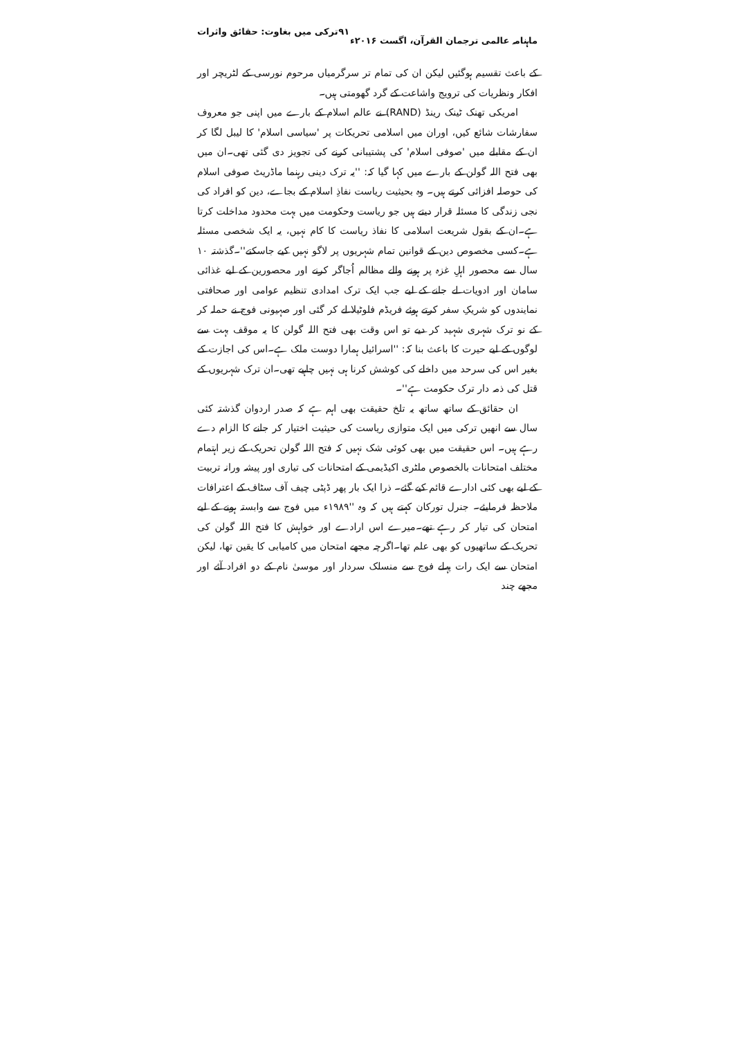ماہنامہ عالمی ترجمان القرآن، اگست ۲۰۱۶ء ۹۱ ترکی میں بغاوت: حقائق واثرات
کے باعث تقسیم ہوگئیں لیکن ان کی تمام تر سرگرمیاں مرحوم نورسی کے لٹریچر اور افکار ونظریات کی ترویج واشاعت کے گرد گھومتی ہیں۔
امریکی تھنک ٹینک رینڈ (RAND) نے عالم اسلام کے بارے میں اپنی جو معروف سفارشات شائع کیں، اوران میں اسلامی تحریکات پر 'سیاسی اسلام' کا لیبل لگا کر ان کے مقابلے میں 'صوفی اسلام' کی پشتیبانی کرنے کی تجویز دی گئی تھی۔ان میں بھی فتح اللہ گولن کے بارے میں کہا گیا کہ: ''یہ ترک دینی رہنما ماڈریٹ صوفی اسلام کی حوصلہ افزائی کرتے ہیں۔ وہ بحیثیت ریاست نفاذِ اسلام کے بجاے، دین کو افراد کی نجی زندگی کا مسئلہ قرار دیتے ہیں جو ریاست وحکومت میں بہت محدود مداخلت کرتا ہے۔ان کے بقول شریعت اسلامی کا نفاذ ریاست کا کام نہیں، یہ ایک شخصی مسئلہ ہے۔کسی مخصوص دین کے قوانین تمام شہریوں پر لاگو نہیں کیے جاسکتے''۔گذشتہ ۱۰ سال سے محصور اہلِ غزہ پر ہونے والے مظالم اُجاگر کرنے اور محصورین کے لیے غذائی سامان اور ادویات لے جانے کے لیے جب ایک ترک امدادی تنظیم عوامی اور صحافتی نمایندوں کو شریکِ سفر کرتے ہوئے فریڈم فلوٹیلا لے کر گئی اور صہیونی فوج نے حملہ کر کے نو ترک شہری شہید کر دیے تو اس وقت بھی فتح اللہ گولن کا یہ موقف بہت سے لوگوں کے لیے حیرت کا باعث بنا کہ: ''اسرائیل ہمارا دوست ملک ہے۔اس کی اجازت کے بغیر اس کی سرحد میں داخلے کی کوشش کرنا ہی نہیں چاہیے تھی۔ان ترک شہریوں کے قتل کی ذمہ دار ترک حکومت ہے''۔
ان حقائق کے ساتھ ساتھ یہ تلخ حقیقت بھی اہم ہے کہ صدر اردوان گذشتہ کئی سال سے انھیں ترکی میں ایک متوازی ریاست کی حیثیت اختیار کر جانے کا الزام دے رہے ہیں۔ اس حقیقت میں بھی کوئی شک نہیں کہ فتح اللہ گولن تحریک کے زیر اہتمام مختلف امتحانات بالخصوص ملٹری اکیڈیمی کے امتحانات کی تیاری اور پیشہ ورانہ تربیت کے لیے بھی کئی ادارے قائم کیے گئے۔ ذرا ایک بار پھر ڈپٹی چیف آف سٹاف کے اعترافات ملاحظہ فرمایئے۔ جنرل تورکان کہتے ہیں کہ وہ ''۱۹۸۹ء میں فوج سے وابستہ ہونے کے لیے امتحان کی تیار کر رہے تھے۔میرے اس ارادے اور خواہش کا فتح اللہ گولن کی تحریک کے ساتھیوں کو بھی علم تھا۔اگرچہ مجھے امتحان میں کامیابی کا یقین تھا، لیکن امتحان سے ایک رات پہلے فوج سے منسلک سردار اور موسیٰ نام کے دو افراد آئے اور مجھے چند